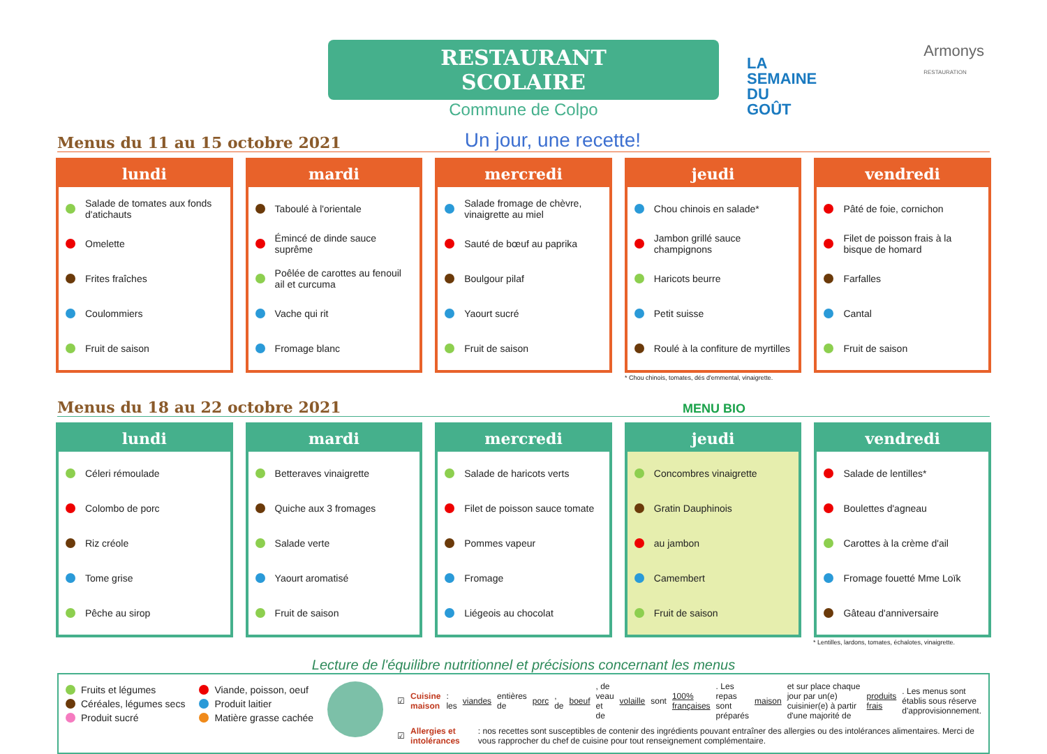RESTAURANT SCOLAIRE
Commune de Colpo
LA
SEMAINE
DU
GOÛT
Armonys
RESTAURATION
Menus du 11 au 15 octobre 2021
Un jour, une recette!
lundi
Salade de tomates aux fonds d'atichauts
Omelette
Frites fraîches
Coulommiers
Fruit de saison
mardi
Taboulé à l'orientale
Émincé de dinde sauce suprême
Poêlée de carottes au fenouil ail et curcuma
Vache qui rit
Fromage blanc
mercredi
Salade fromage de chèvre, vinaigrette au miel
Sauté de bœuf au paprika
Boulgour pilaf
Yaourt sucré
Fruit de saison
jeudi
Chou chinois en salade*
Jambon grillé sauce champignons
Haricots beurre
Petit suisse
Roulé à la confiture de myrtilles
vendredi
Pâté de foie, cornichon
Filet de poisson frais à la bisque de homard
Farfalles
Cantal
Fruit de saison
* Chou chinois, tomates, dés d'emmental, vinaigrette.
Menus du 18 au 22 octobre 2021
MENU BIO
lundi
Céleri rémoulade
Colombo de porc
Riz créole
Tome grise
Pêche au sirop
mardi
Betteraves vinaigrette
Quiche aux 3 fromages
Salade verte
Yaourt aromatisé
Fruit de saison
mercredi
Salade de haricots verts
Filet de poisson sauce tomate
Pommes vapeur
Fromage
Liégeois au chocolat
jeudi
Concombres vinaigrette
Gratin Dauphinois
au jambon
Camembert
Fruit de saison
vendredi
Salade de lentilles*
Boulettes d'agneau
Carottes à la crème d'ail
Fromage fouetté Mme Loïk
Gâteau d'anniversaire
* Lentilles, lardons, tomates, échalotes, vinaigrette.
Lecture de l'équilibre nutritionnel et précisions concernant les menus
Fruits et légumes
Céréales, légumes secs
Produit sucré
Viande, poisson, oeuf
Produit laitier
Matière grasse cachée
☑ Cuisine maison : les viandes entières de porc, de boeuf, de veau et de volaille sont 100% françaises. Les repas sont préparés maison et sur place chaque jour par un(e) cuisinier(e) à partir d'une majorité de produits frais. Les menus sont établis sous réserve d'approvisionnement.
☑ Allergies et intolérances : nos recettes sont susceptibles de contenir des ingrédients pouvant entraîner des allergies ou des intolérances alimentaires. Merci de vous rapprocher du chef de cuisine pour tout renseignement complémentaire.